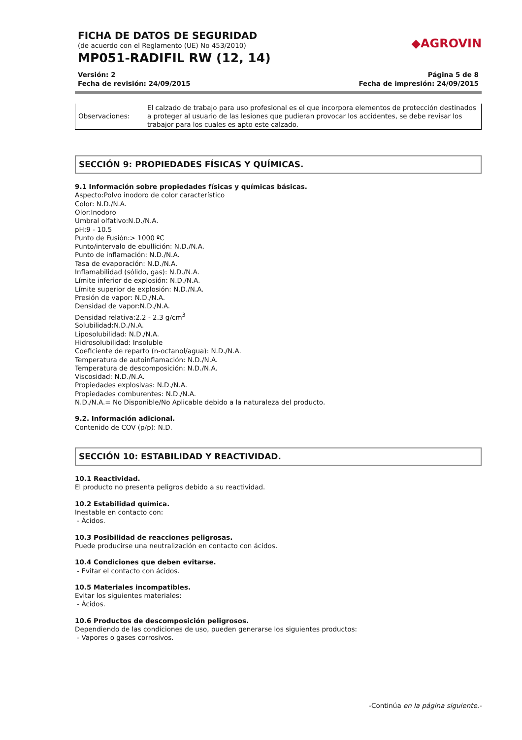◆AGROVIN
FICHA DE DATOS DE SEGURIDAD
(de acuerdo con el Reglamento (UE) No 453/2010)
MP051-RADIFIL RW (12, 14)
Versión: 2
Fecha de revisión: 24/09/2015
Página 5 de 8
Fecha de impresión: 24/09/2015
| Observaciones: | El calzado de trabajo para uso profesional es el que incorpora elementos de protección destinados a proteger al usuario de las lesiones que pudieran provocar los accidentes, se debe revisar los trabajor para los cuales es apto este calzado. |
SECCIÓN 9: PROPIEDADES FÍSICAS Y QUÍMICAS.
9.1 Información sobre propiedades físicas y químicas básicas.
Aspecto:Polvo inodoro de color característico
Color: N.D./N.A.
Olor:Inodoro
Umbral olfativo:N.D./N.A.
pH:9 - 10.5
Punto de Fusión:> 1000 ºC
Punto/intervalo de ebullición: N.D./N.A.
Punto de inflamación: N.D./N.A.
Tasa de evaporación: N.D./N.A.
Inflamabilidad (sólido, gas): N.D./N.A.
Límite inferior de explosión: N.D./N.A.
Límite superior de explosión: N.D./N.A.
Presión de vapor: N.D./N.A.
Densidad de vapor:N.D./N.A.
Densidad relativa:2.2 - 2.3 g/cm<sup>3</sup>
Solubilidad:N.D./N.A.
Liposolubilidad: N.D./N.A.
Hidrosolubilidad: Insoluble
Coeficiente de reparto (n-octanol/agua): N.D./N.A.
Temperatura de autoinflamación: N.D./N.A.
Temperatura de descomposición: N.D./N.A.
Viscosidad: N.D./N.A.
Propiedades explosivas: N.D./N.A.
Propiedades comburentes: N.D./N.A.
N.D./N.A.= No Disponible/No Aplicable debido a la naturaleza del producto.
9.2. Información adicional.
Contenido de COV (p/p): N.D.
SECCIÓN 10: ESTABILIDAD Y REACTIVIDAD.
10.1 Reactividad.
El producto no presenta peligros debido a su reactividad.
10.2 Estabilidad química.
Inestable en contacto con:
- Ácidos.
10.3 Posibilidad de reacciones peligrosas.
Puede producirse una neutralización en contacto con ácidos.
10.4 Condiciones que deben evitarse.
- Evitar el contacto con ácidos.
10.5 Materiales incompatibles.
Evitar los siguientes materiales:
- Ácidos.
10.6 Productos de descomposición peligrosos.
Dependiendo de las condiciones de uso, pueden generarse los siguientes productos:
- Vapores o gases corrosivos.
-Continúa en la página siguiente.-